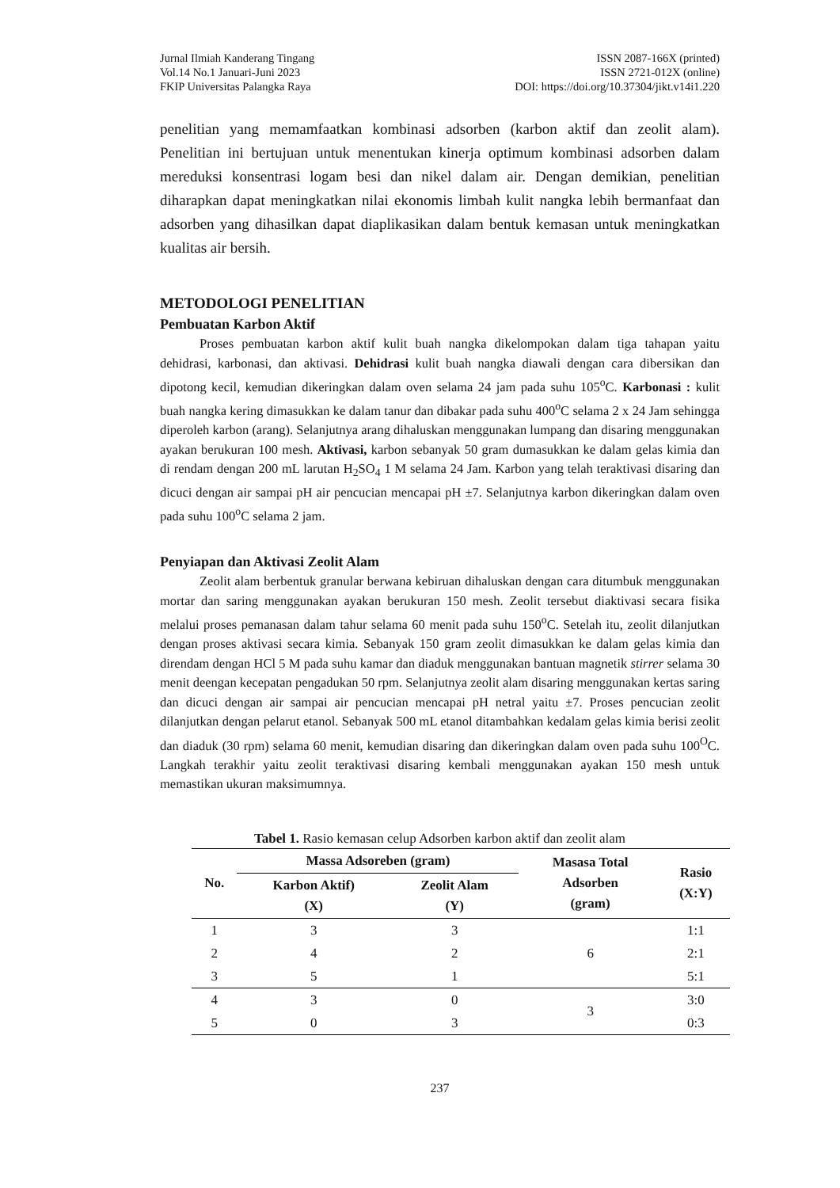Jurnal Ilmiah Kanderang Tingang
Vol.14 No.1 Januari-Juni 2023
FKIP Universitas Palangka Raya
ISSN 2087-166X (printed)
ISSN 2721-012X (online)
DOI: https://doi.org/10.37304/jikt.v14i1.220
penelitian yang memamfaatkan kombinasi adsorben (karbon aktif dan zeolit alam). Penelitian ini bertujuan untuk menentukan kinerja optimum kombinasi adsorben dalam mereduksi konsentrasi logam besi dan nikel dalam air. Dengan demikian, penelitian diharapkan dapat meningkatkan nilai ekonomis limbah kulit nangka lebih bermanfaat dan adsorben yang dihasilkan dapat diaplikasikan dalam bentuk kemasan untuk meningkatkan kualitas air bersih.
METODOLOGI PENELITIAN
Pembuatan Karbon Aktif
Proses pembuatan karbon aktif kulit buah nangka dikelompokan dalam tiga tahapan yaitu dehidrasi, karbonasi, dan aktivasi. Dehidrasi kulit buah nangka diawali dengan cara dibersikan dan dipotong kecil, kemudian dikeringkan dalam oven selama 24 jam pada suhu 105<sup>o</sup>C. Karbonasi : kulit buah nangka kering dimasukkan ke dalam tanur dan dibakar pada suhu 400<sup>o</sup>C selama 2 x 24 Jam sehingga diperoleh karbon (arang). Selanjutnya arang dihaluskan menggunakan lumpang dan disaring menggunakan ayakan berukuran 100 mesh. Aktivasi, karbon sebanyak 50 gram dumasukkan ke dalam gelas kimia dan di rendam dengan 200 mL larutan H<sub>2</sub>SO<sub>4</sub> 1 M selama 24 Jam. Karbon yang telah teraktivasi disaring dan dicuci dengan air sampai pH air pencucian mencapai pH ±7. Selanjutnya karbon dikeringkan dalam oven pada suhu 100<sup>o</sup>C selama 2 jam.
Penyiapan dan Aktivasi Zeolit Alam
Zeolit alam berbentuk granular berwana kebiruan dihaluskan dengan cara ditumbuk menggunakan mortar dan saring menggunakan ayakan berukuran 150 mesh. Zeolit tersebut diaktivasi secara fisika melalui proses pemanasan dalam tahur selama 60 menit pada suhu 150<sup>o</sup>C. Setelah itu, zeolit dilanjutkan dengan proses aktivasi secara kimia. Sebanyak 150 gram zeolit dimasukkan ke dalam gelas kimia dan direndam dengan HCl 5 M pada suhu kamar dan diaduk menggunakan bantuan magnetik stirrer selama 30 menit deengan kecepatan pengadukan 50 rpm. Selanjutnya zeolit alam disaring menggunakan kertas saring dan dicuci dengan air sampai air pencucian mencapai pH netral yaitu ±7. Proses pencucian zeolit dilanjutkan dengan pelarut etanol. Sebanyak 500 mL etanol ditambahkan kedalam gelas kimia berisi zeolit dan diaduk (30 rpm) selama 60 menit, kemudian disaring dan dikeringkan dalam oven pada suhu 100<sup>O</sup>C. Langkah terakhir yaitu zeolit teraktivasi disaring kembali menggunakan ayakan 150 mesh untuk memastikan ukuran maksimumnya.
Tabel 1. Rasio kemasan celup Adsorben karbon aktif dan zeolit alam
| No. | Massa Adsoreben (gram) | | Masasa Total Adsorben (gram) | Rasio (X:Y) |
| --- | --- | --- | --- | --- |
| | Karbon Aktif) (X) | Zeolit Alam (Y) | | |
| 1 | 3 | 3 | 6 | 1:1 |
| 2 | 4 | 2 | | 2:1 |
| 3 | 5 | 1 | | 5:1 |
| 4 | 3 | 0 | 3 | 3:0 |
| 5 | 0 | 3 | | 0:3 |
237